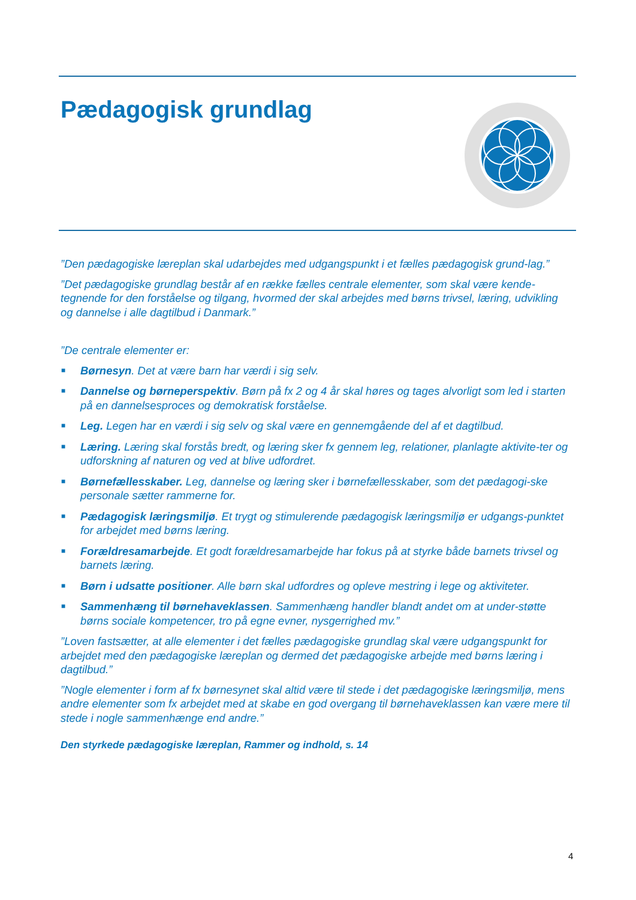Pædagogisk grundlag
”Den pædagogiske læreplan skal udarbejdes med udgangspunkt i et fælles pædagogisk grund-lag.”
”Det pædagogiske grundlag består af en række fælles centrale elementer, som skal være kende-tegnende for den forståelse og tilgang, hvormed der skal arbejdes med børns trivsel, læring, udvikling og dannelse i alle dagtilbud i Danmark.”
”De centrale elementer er:
■ Børnesyn. Det at være barn har værdi i sig selv.
■ Dannelse og børneperspektiv. Børn på fx 2 og 4 år skal høres og tages alvorligt som led i starten på en dannelsesproces og demokratisk forståelse.
■ Leg. Legen har en værdi i sig selv og skal være en gennemgående del af et dagtilbud.
■ Læring. Læring skal forstås bredt, og læring sker fx gennem leg, relationer, planlagte aktivite-ter og udforskning af naturen og ved at blive udfordret.
■ Børnefællesskaber. Leg, dannelse og læring sker i børnefællesskaber, som det pædagogi-ske personale sætter rammerne for.
■ Pædagogisk læringsmiljø. Et trygt og stimulerende pædagogisk læringsmiljø er udgangs-punktet for arbejdet med børns læring.
■ Forældresamarbejde. Et godt forældresamarbejde har fokus på at styrke både barnets trivsel og barnets læring.
■ Børn i udsatte positioner. Alle børn skal udfordres og opleve mestring i lege og aktiviteter.
■ Sammenhæng til børnehaveklassen. Sammenhæng handler blandt andet om at under-støtte børns sociale kompetencer, tro på egne evner, nysgerrighed mv.”
”Loven fastsætter, at alle elementer i det fælles pædagogiske grundlag skal være udgangspunkt for arbejdet med den pædagogiske læreplan og dermed det pædagogiske arbejde med børns læring i dagtilbud.”
”Nogle elementer i form af fx børnesynet skal altid være til stede i det pædagogiske læringsmiljø, mens andre elementer som fx arbejdet med at skabe en god overgang til børnehaveklassen kan være mere til stede i nogle sammenhænge end andre.”
Den styrkede pædagogiske læreplan, Rammer og indhold, s. 14
4